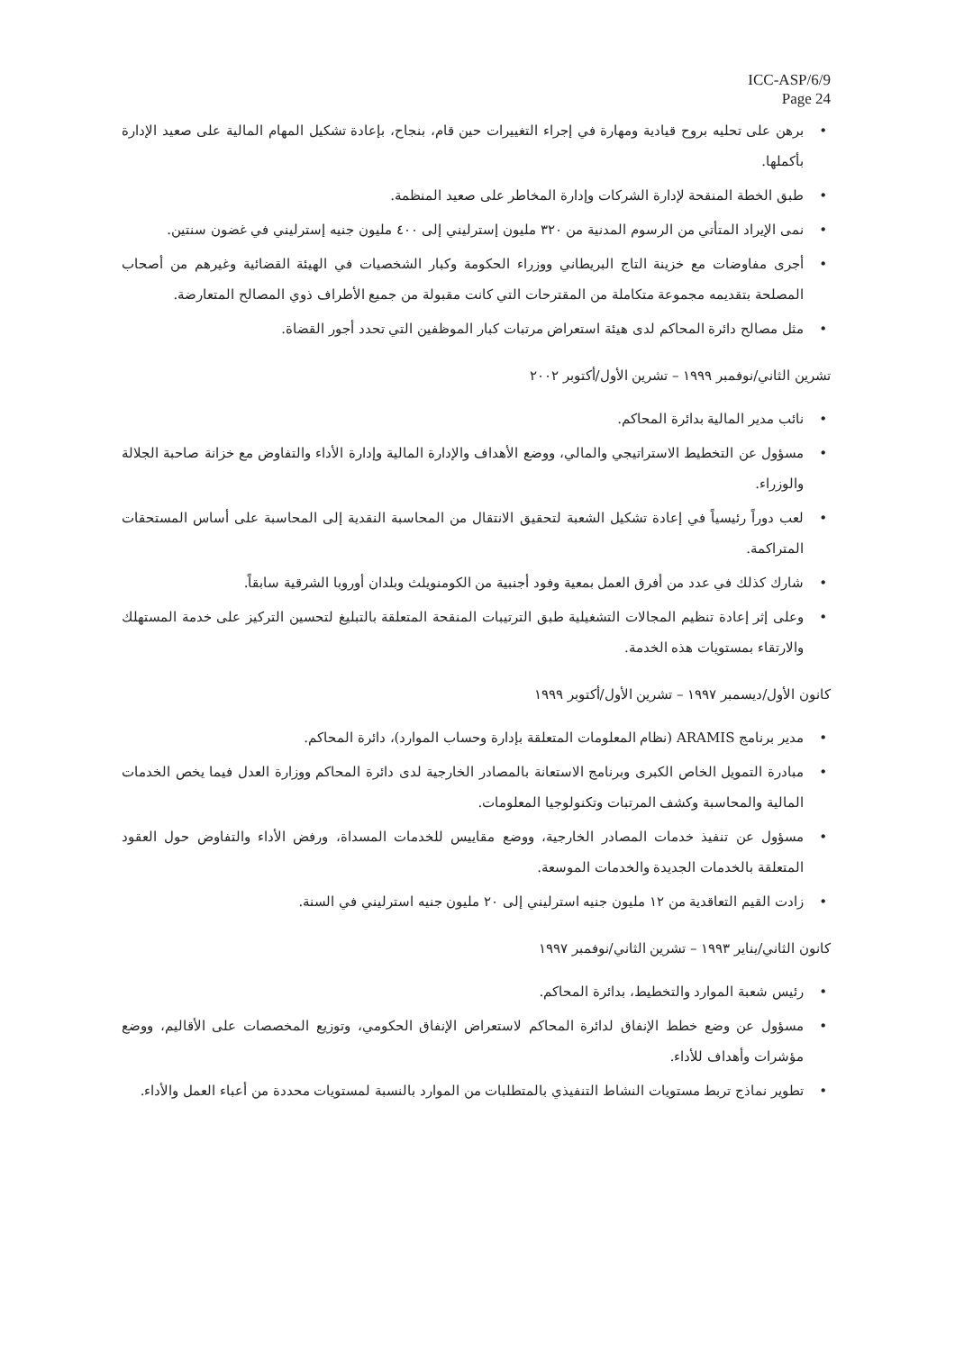ICC-ASP/6/9
Page 24
برهن على تحليه بروح قيادية ومهارة في إجراء التغييرات حين قام، بنجاح، بإعادة تشكيل المهام المالية على صعيد الإدارة بأكملها.
طبق الخطة المنقحة لإدارة الشركات وإدارة المخاطر على صعيد المنظمة.
نمى الإيراد المتأتي من الرسوم المدنية من ٣٢٠ مليون إسترليني إلى ٤٠٠ مليون جنيه إسترليني في غضون سنتين.
أجرى مفاوضات مع خزينة التاج البريطاني ووزراء الحكومة وكبار الشخصيات في الهيئة القضائية وغيرهم من أصحاب المصلحة بتقديمه مجموعة متكاملة من المقترحات التي كانت مقبولة من جميع الأطراف ذوي المصالح المتعارضة.
مثل مصالح دائرة المحاكم لدى هيئة استعراض مرتبات كبار الموظفين التي تحدد أجور القضاة.
تشرين الثاني/نوفمبر ١٩٩٩ – تشرين الأول/أكتوبر ٢٠٠٢
نائب مدير المالية بدائرة المحاكم.
مسؤول عن التخطيط الاستراتيجي والمالي، ووضع الأهداف والإدارة المالية وإدارة الأداء والتفاوض مع خزانة صاحبة الجلالة والوزراء.
لعب دوراً رئيسياً في إعادة تشكيل الشعبة لتحقيق الانتقال من المحاسبة النقدية إلى المحاسبة على أساس المستحقات المتراكمة.
شارك كذلك في عدد من أفرق العمل بمعية وفود أجنبية من الكومنويلث وبلدان أوروبا الشرقية سابقاً.
وعلى إثر إعادة تنظيم المجالات التشغيلية طبق الترتيبات المنقحة المتعلقة بالتبليغ لتحسين التركيز على خدمة المستهلك والارتقاء بمستويات هذه الخدمة.
كانون الأول/ديسمبر ١٩٩٧ – تشرين الأول/أكتوبر ١٩٩٩
مدير برنامج ARAMIS (نظام المعلومات المتعلقة بإدارة وحساب الموارد)، دائرة المحاكم.
مبادرة التمويل الخاص الكبرى وبرنامج الاستعانة بالمصادر الخارجية لدى دائرة المحاكم ووزارة العدل فيما يخص الخدمات المالية والمحاسبة وكشف المرتبات وتكنولوجيا المعلومات.
مسؤول عن تنفيذ خدمات المصادر الخارجية، ووضع مقاييس للخدمات المسداة، ورفض الأداء والتفاوض حول العقود المتعلقة بالخدمات الجديدة والخدمات الموسعة.
زادت القيم التعاقدية من ١٢ مليون جنيه استرليني إلى ٢٠ مليون جنيه استرليني في السنة.
كانون الثاني/يناير ١٩٩٣ – تشرين الثاني/نوفمبر ١٩٩٧
رئيس شعبة الموارد والتخطيط، بدائرة المحاكم.
مسؤول عن وضع خطط الإنفاق لدائرة المحاكم لاستعراض الإنفاق الحكومي، وتوزيع المخصصات على الأقاليم، ووضع مؤشرات وأهداف للأداء.
تطوير نماذج تربط مستويات النشاط التنفيذي بالمتطلبات من الموارد بالنسبة لمستويات محددة من أعباء العمل والأداء.